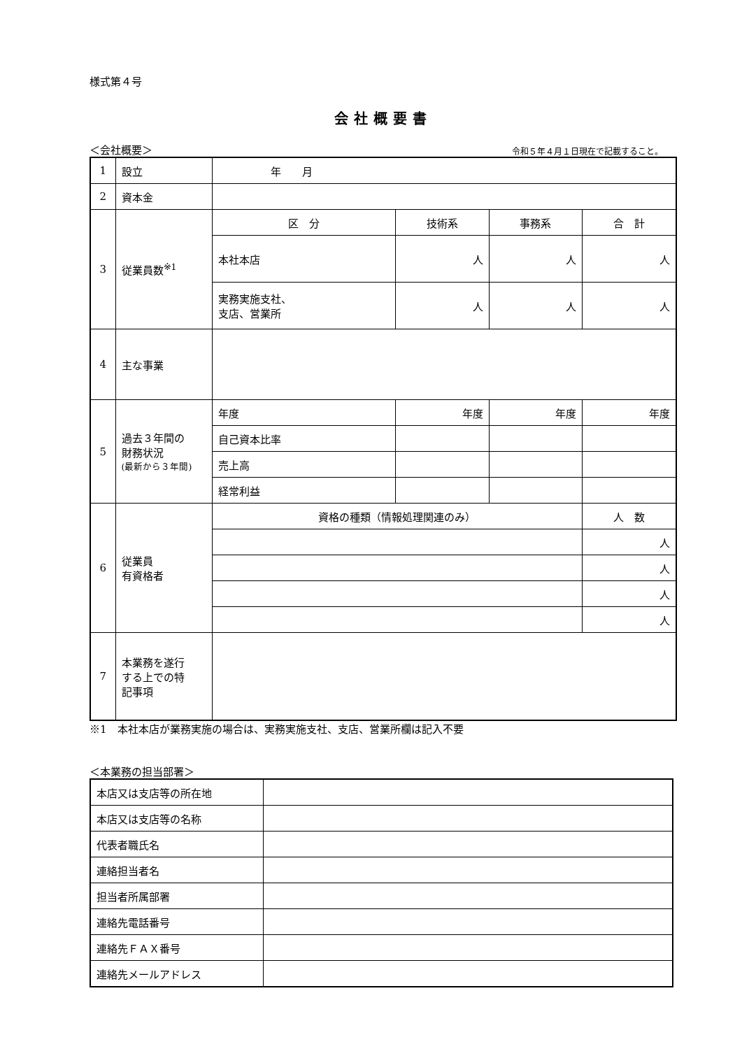様式第４号
会社概要書
＜会社概要＞ 令和５年４月１日現在で記載すること。
| 1 | 設立 | 年 月 | | | |
| 2 | 資本金 | | | | |
| 3 | 従業員数<sup>※1</sup> | 区 分 | 技術系 | 事務系 | 合 計 |
| | | 本社本店 | 人 | 人 | 人 |
| | | 実務実施支社、 支店、営業所 | 人 | 人 | 人 |
| 4 | 主な事業 | | | | |
| 5 | 過去３年間の 財務状況 (最新から３年間) | 年度 | 年度 | 年度 | 年度 |
| | | 自己資本比率 | | | |
| | | 売上高 | | | |
| | | 経常利益 | | | |
| 6 | 従業員 有資格者 | 資格の種類（情報処理関連のみ） | | | 人 数 |
| | | | | | 人 |
| | | | | | 人 |
| | | | | | 人 |
| | | | | | 人 |
| 7 | 本業務を遂行 する上での特 記事項 | | | | |
※1　本社本店が業務実施の場合は、実務実施支社、支店、営業所欄は記入不要
＜本業務の担当部署＞
| 本店又は支店等の所在地 | |
| 本店又は支店等の名称 | |
| 代表者職氏名 | |
| 連絡担当者名 | |
| 担当者所属部署 | |
| 連絡先電話番号 | |
| 連絡先ＦＡＸ番号 | |
| 連絡先メールアドレス | |